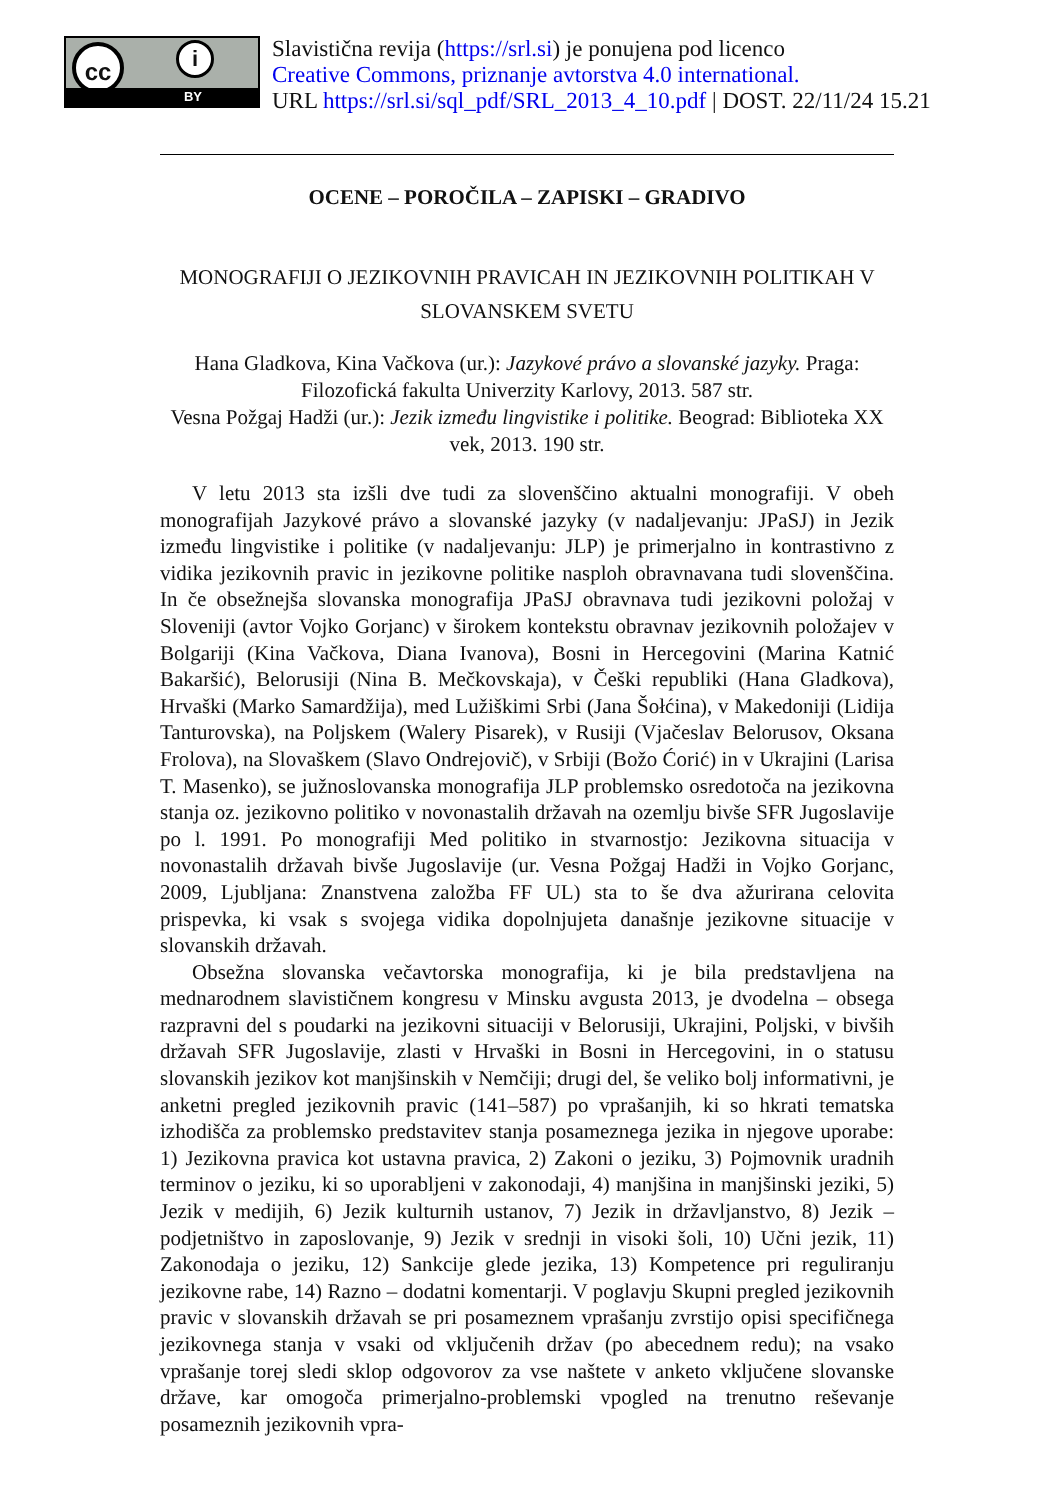cc i
BY
Slavistična revija (https://srl.si) je ponujena pod licenco
Creative Commons, priznanje avtorstva 4.0 international.
URL https://srl.si/sql_pdf/SRL_2013_4_10.pdf | DOST. 22/11/24 15.21
OCENE – POROČILA – ZAPISKI – GRADIVO
MONOGRAFIJI O JEZIKOVNIH PRAVICAH IN JEZIKOVNIH POLITIKAH V SLOVANSKEM SVETU
Hana Gladkova, Kina Vačkova (ur.): Jazykové právo a slovanské jazyky. Praga: Filozofická fakulta Univerzity Karlovy, 2013. 587 str.
Vesna Požgaj Hadži (ur.): Jezik između lingvistike i politike. Beograd: Biblioteka XX vek, 2013. 190 str.
V letu 2013 sta izšli dve tudi za slovenščino aktualni monografiji. V obeh monografijah Jazykové právo a slovanské jazyky (v nadaljevanju: JPaSJ) in Jezik između lingvistike i politike (v nadaljevanju: JLP) je primerjalno in kontrastivno z vidika jezikovnih pravic in jezikovne politike nasploh obravnavana tudi slovenščina. In če obsežnejša slovanska monografija JPaSJ obravnava tudi jezikovni položaj v Sloveniji (avtor Vojko Gorjanc) v širokem kontekstu obravnav jezikovnih položajev v Bolgariji (Kina Vačkova, Diana Ivanova), Bosni in Hercegovini (Marina Katnić Bakaršić), Belorusiji (Nina B. Mečkovskaja), v Češki republiki (Hana Gladkova), Hrvaški (Marko Samardžija), med Lužiškimi Srbi (Jana Šołćina), v Makedoniji (Lidija Tanturovska), na Poljskem (Walery Pisarek), v Rusiji (Vjačeslav Belorusov, Oksana Frolova), na Slovaškem (Slavo Ondrejovič), v Srbiji (Božo Ćorić) in v Ukrajini (Larisa T. Masenko), se južnoslovanska monografija JLP problemsko osredotoča na jezikovna stanja oz. jezikovno politiko v novonastalih državah na ozemlju bivše SFR Jugoslavije po l. 1991. Po monografiji Med politiko in stvarnostjo: Jezikovna situacija v novonastalih državah bivše Jugoslavije (ur. Vesna Požgaj Hadži in Vojko Gorjanc, 2009, Ljubljana: Znanstvena založba FF UL) sta to še dva ažurirana celovita prispevka, ki vsak s svojega vidika dopolnjujeta današnje jezikovne situacije v slovanskih državah.
Obsežna slovanska večavtorska monografija, ki je bila predstavljena na mednarodnem slavističnem kongresu v Minsku avgusta 2013, je dvodelna – obsega razpravni del s poudarki na jezikovni situaciji v Belorusiji, Ukrajini, Poljski, v bivših državah SFR Jugoslavije, zlasti v Hrvaški in Bosni in Hercegovini, in o statusu slovanskih jezikov kot manjšinskih v Nemčiji; drugi del, še veliko bolj informativni, je anketni pregled jezikovnih pravic (141–587) po vprašanjih, ki so hkrati tematska izhodišča za problemsko predstavitev stanja posameznega jezika in njegove uporabe: 1) Jezikovna pravica kot ustavna pravica, 2) Zakoni o jeziku, 3) Pojmovnik uradnih terminov o jeziku, ki so uporabljeni v zakonodaji, 4) manjšina in manjšinski jeziki, 5) Jezik v medijih, 6) Jezik kulturnih ustanov, 7) Jezik in državljanstvo, 8) Jezik – podjetništvo in zaposlovanje, 9) Jezik v srednji in visoki šoli, 10) Učni jezik, 11) Zakonodaja o jeziku, 12) Sankcije glede jezika, 13) Kompetence pri reguliranju jezikovne rabe, 14) Razno – dodatni komentarji. V poglavju Skupni pregled jezikovnih pravic v slovanskih državah se pri posameznem vprašanju zvrstijo opisi specifičnega jezikovnega stanja v vsaki od vključenih držav (po abecednem redu); na vsako vprašanje torej sledi sklop odgovorov za vse naštete v anketo vključene slovanske države, kar omogoča primerjalno-problemski vpogled na trenutno reševanje posameznih jezikovnih vpra-